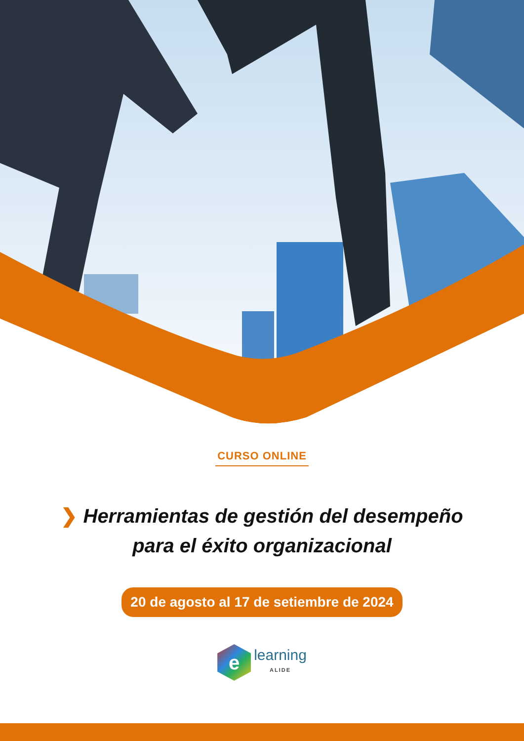CURSO ONLINE
❯ Herramientas de gestión del desempeño
para el éxito organizacional
20 de agosto al 17 de setiembre de 2024
e
learning
ALIDE